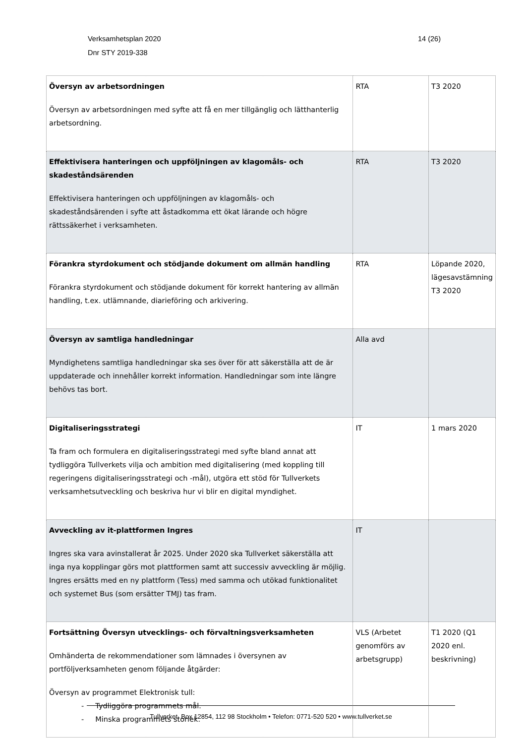Verksamhetsplan 2020
Dnr STY 2019-338
14 (26)
| Översyn av arbetsordningen Översyn av arbetsordningen med syfte att få en mer tillgänglig och lätthanterlig arbetsordning. | RTA | T3 2020 |
| Effektivisera hanteringen och uppföljningen av klagomåls- och skadeståndsärenden Effektivisera hanteringen och uppföljningen av klagomåls- och skadeståndsärenden i syfte att åstadkomma ett ökat lärande och högre rättssäkerhet i verksamheten. | RTA | T3 2020 |
| Förankra styrdokument och stödjande dokument om allmän handling Förankra styrdokument och stödjande dokument för korrekt hantering av allmän handling, t.ex. utlämnande, diarieföring och arkivering. | RTA | Löpande 2020, lägesavstämning T3 2020 |
| Översyn av samtliga handledningar Myndighetens samtliga handledningar ska ses över för att säkerställa att de är uppdaterade och innehåller korrekt information. Handledningar som inte längre behövs tas bort. | Alla avd | |
| Digitaliseringsstrategi Ta fram och formulera en digitaliseringsstrategi med syfte bland annat att tydliggöra Tullverkets vilja och ambition med digitalisering (med koppling till regeringens digitaliseringsstrategi och -mål), utgöra ett stöd för Tullverkets verksamhetsutveckling och beskriva hur vi blir en digital myndighet. | IT | 1 mars 2020 |
| Avveckling av it-plattformen Ingres Ingres ska vara avinstallerat år 2025. Under 2020 ska Tullverket säkerställa att inga nya kopplingar görs mot plattformen samt att successiv avveckling är möjlig. Ingres ersätts med en ny plattform (Tess) med samma och utökad funktionalitet och systemet Bus (som ersätter TMJ) tas fram. | IT | |
| Fortsättning Översyn utvecklings- och förvaltningsverksamheten Omhänderta de rekommendationer som lämnades i översynen av portföljverksamheten genom följande åtgärder: Översyn av programmet Elektronisk tull: - Tydliggöra programmets mål. - Minska programmets storlek. | VLS (Arbetet genomförs av arbetsgrupp) | T1 2020 (Q1 2020 enl. beskrivning) |
Tullverket, Box 12854, 112 98 Stockholm • Telefon: 0771-520 520 • www.tullverket.se